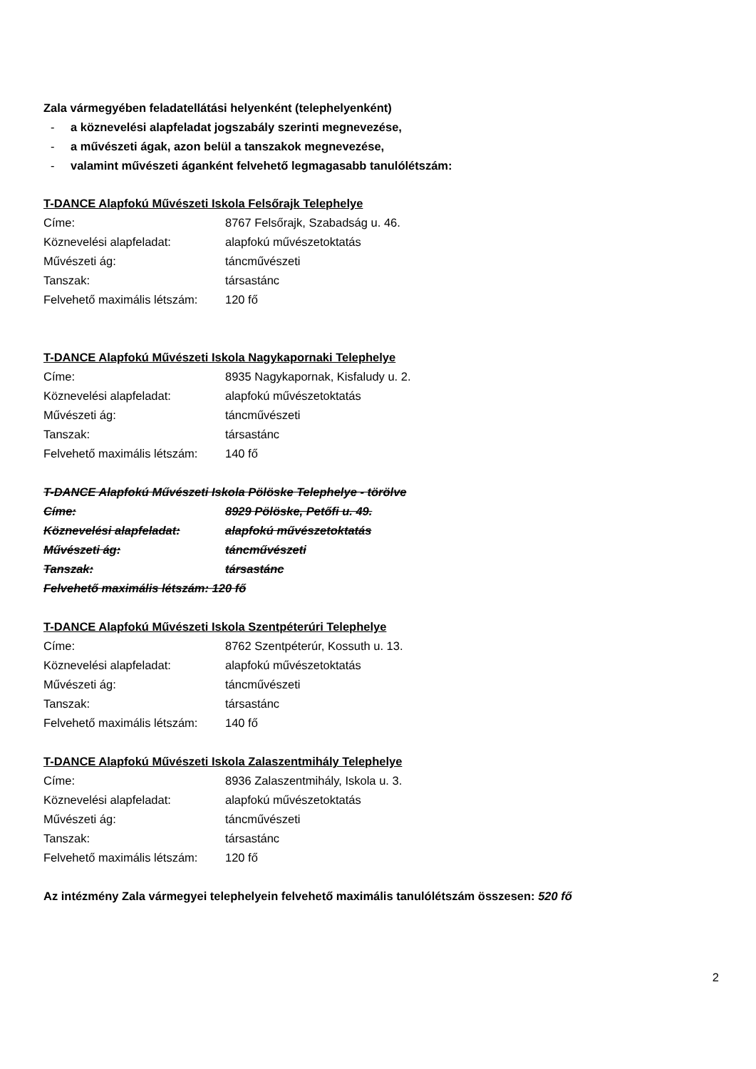Zala vármegyében feladatellátási helyenként (telephelyenként)
- a köznevelési alapfeladat jogszabály szerinti megnevezése,
- a művészeti ágak, azon belül a tanszakok megnevezése,
- valamint művészeti áganként felvehető legmagasabb tanulólétszám:
T-DANCE Alapfokú Művészeti Iskola Felsőrajk Telephelye
Címe: 8767 Felsőrajk, Szabadság u. 46.
Köznevelési alapfeladat: alapfokú művészetoktatás
Művészeti ág: táncművészeti
Tanszak: társastánc
Felvehető maximális létszám:
120 fő
T-DANCE Alapfokú Művészeti Iskola Nagykapornaki Telephelye
Címe: 8935 Nagykapornak, Kisfaludy u. 2.
Köznevelési alapfeladat: alapfokú művészetoktatás
Művészeti ág: táncművészeti
Tanszak: társastánc
Felvehető maximális létszám:
140 fő
T-DANCE Alapfokú Művészeti Iskola Pölöske Telephelye - törölve
Címe: 8929 Pölöske, Petőfi u. 49.
Köznevelési alapfeladat: alapfokú művészetoktatás
Művészeti ág: táncművészeti
Tanszak: társastánc
Felvehető maximális létszám: 120 fő
T-DANCE Alapfokú Művészeti Iskola Szentpéterúri Telephelye
Címe: 8762 Szentpéterúr, Kossuth u. 13.
Köznevelési alapfeladat: alapfokú művészetoktatás
Művészeti ág: táncművészeti
Tanszak: társastánc
Felvehető maximális létszám:
140 fő
T-DANCE Alapfokú Művészeti Iskola Zalaszentmihály Telephelye
Címe: 8936 Zalaszentmihály, Iskola u. 3.
Köznevelési alapfeladat: alapfokú művészetoktatás
Művészeti ág: táncművészeti
Tanszak: társastánc
Felvehető maximális létszám:
120 fő
Az intézmény Zala vármegyei telephelyein felvehető maximális tanulólétszám összesen: 520 fő
2